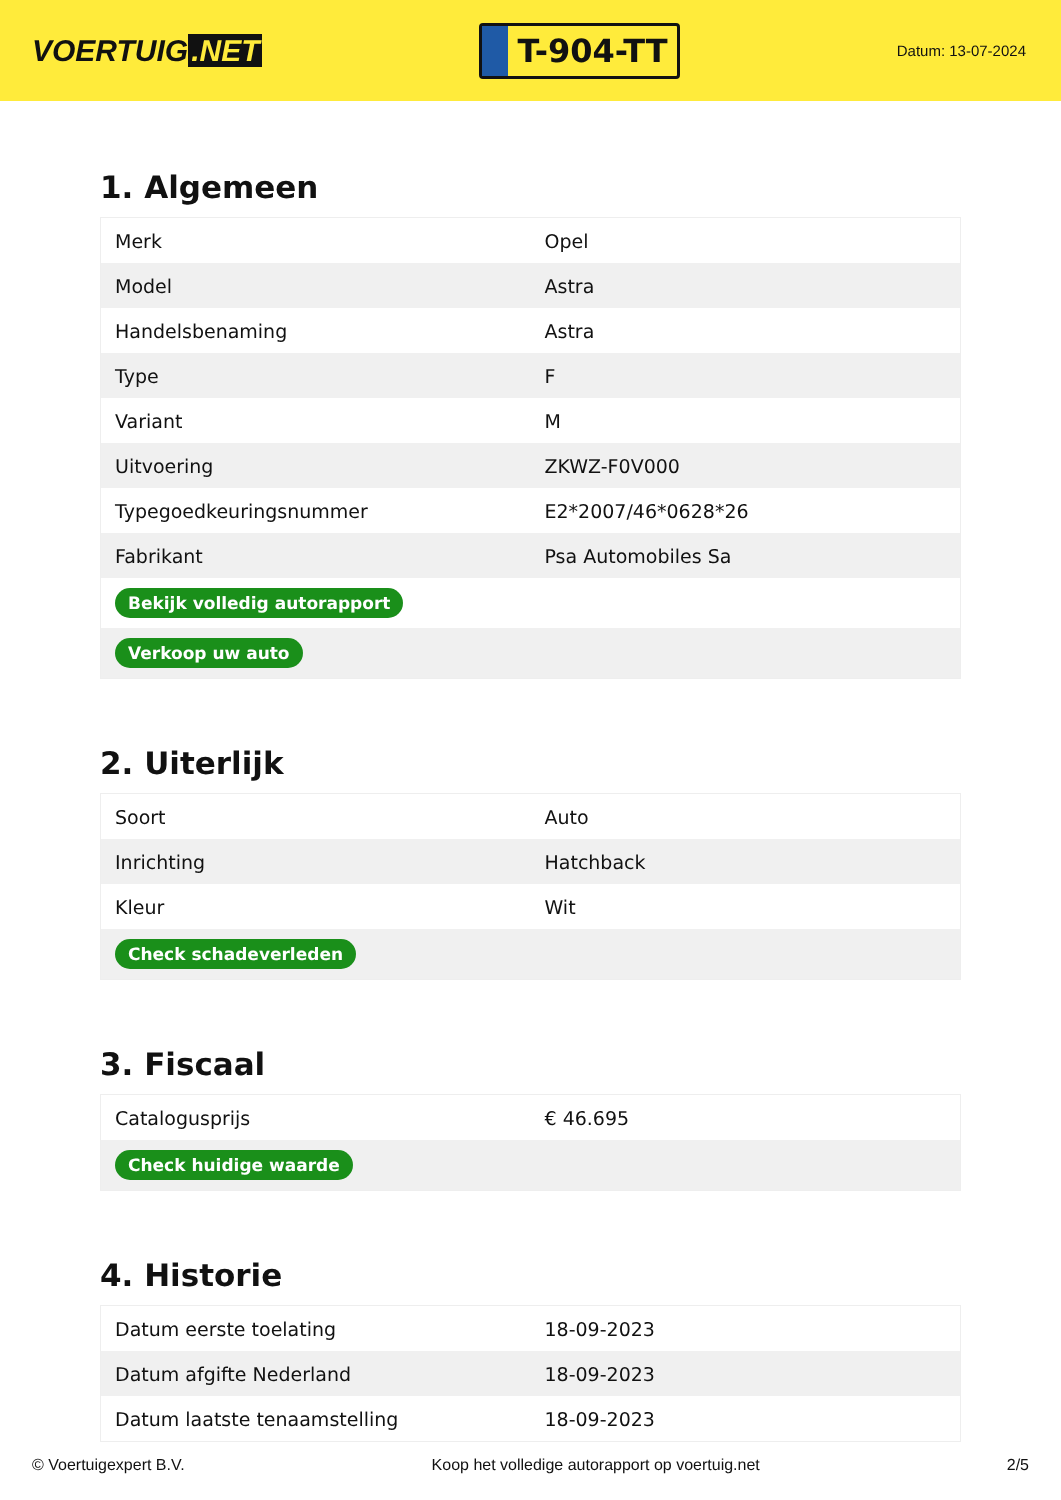VOERTUIG.NET
T-904-TT
Datum: 13-07-2024
1. Algemeen
| Merk | Opel |
| Model | Astra |
| Handelsbenaming | Astra |
| Type | F |
| Variant | M |
| Uitvoering | ZKWZ-F0V000 |
| Typegoedkeuringsnummer | E2*2007/46*0628*26 |
| Fabrikant | Psa Automobiles Sa |
| Bekijk volledig autorapport | |
| Verkoop uw auto | |
2. Uiterlijk
| Soort | Auto |
| Inrichting | Hatchback |
| Kleur | Wit |
| Check schadeverleden | |
3. Fiscaal
| Catalogusprijs | € 46.695 |
| Check huidige waarde | |
4. Historie
| Datum eerste toelating | 18-09-2023 |
| Datum afgifte Nederland | 18-09-2023 |
| Datum laatste tenaamstelling | 18-09-2023 |
© Voertuigexpert B.V. Koop het volledige autorapport op voertuig.net 2/5